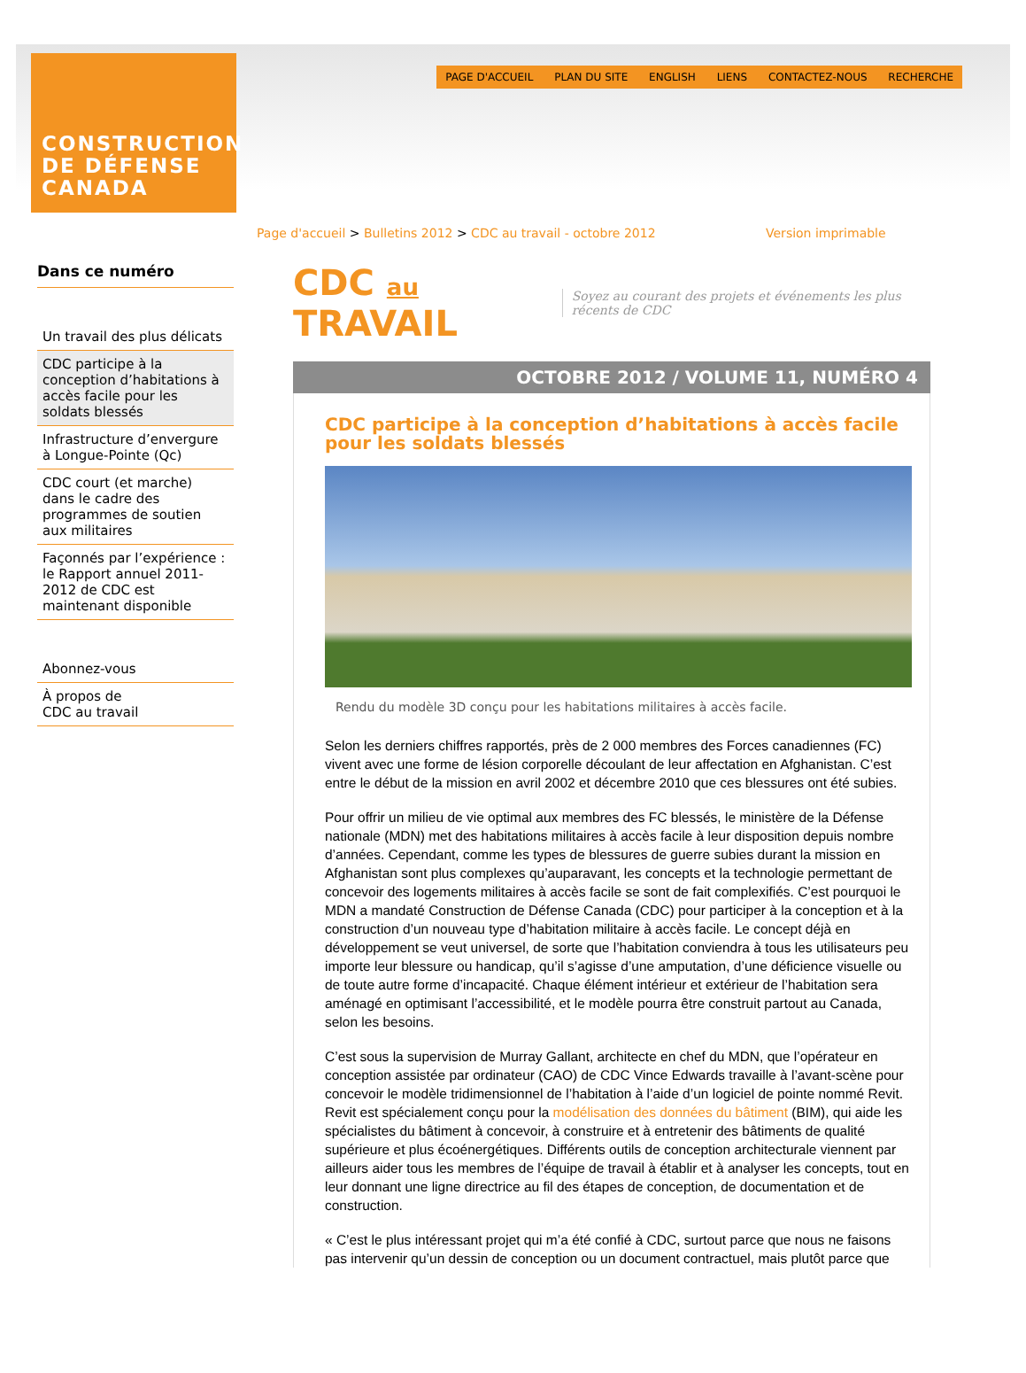CONSTRUCTION
DE DÉFENSE
CANADA
PAGE D'ACCUEIL PLAN DU SITE ENGLISH LIENS CONTACTEZ-NOUS RECHERCHE
Page d'accueil > Bulletins 2012 > CDC au travail - octobre 2012 Version imprimable
Dans ce numéro
Un travail des plus délicats
CDC participe à la conception d’habitations à accès facile pour les soldats blessés
Infrastructure d’envergure à Longue-Pointe (Qc)
CDC court (et marche) dans le cadre des programmes de soutien aux militaires
Façonnés par l’expérience : le Rapport annuel 2011-2012 de CDC est maintenant disponible
Abonnez-vous
À propos de
CDC au travail
CDC au TRAVAIL Soyez au courant des projets et événements les plus récents de CDC
OCTOBRE 2012 / VOLUME 11, NUMÉRO 4
CDC participe à la conception d’habitations à accès facile pour les soldats blessés
Rendu du modèle 3D conçu pour les habitations militaires à accès facile.
Selon les derniers chiffres rapportés, près de 2 000 membres des Forces canadiennes (FC) vivent avec une forme de lésion corporelle découlant de leur affectation en Afghanistan. C’est entre le début de la mission en avril 2002 et décembre 2010 que ces blessures ont été subies.
Pour offrir un milieu de vie optimal aux membres des FC blessés, le ministère de la Défense nationale (MDN) met des habitations militaires à accès facile à leur disposition depuis nombre d’années. Cependant, comme les types de blessures de guerre subies durant la mission en Afghanistan sont plus complexes qu’auparavant, les concepts et la technologie permettant de concevoir des logements militaires à accès facile se sont de fait complexifiés. C’est pourquoi le MDN a mandaté Construction de Défense Canada (CDC) pour participer à la conception et à la construction d’un nouveau type d’habitation militaire à accès facile. Le concept déjà en développement se veut universel, de sorte que l’habitation conviendra à tous les utilisateurs peu importe leur blessure ou handicap, qu’il s’agisse d’une amputation, d’une déficience visuelle ou de toute autre forme d’incapacité. Chaque élément intérieur et extérieur de l’habitation sera aménagé en optimisant l’accessibilité, et le modèle pourra être construit partout au Canada, selon les besoins.
C’est sous la supervision de Murray Gallant, architecte en chef du MDN, que l’opérateur en conception assistée par ordinateur (CAO) de CDC Vince Edwards travaille à l’avant-scène pour concevoir le modèle tridimensionnel de l’habitation à l’aide d’un logiciel de pointe nommé Revit. Revit est spécialement conçu pour la modélisation des données du bâtiment (BIM), qui aide les spécialistes du bâtiment à concevoir, à construire et à entretenir des bâtiments de qualité supérieure et plus écoénergétiques. Différents outils de conception architecturale viennent par ailleurs aider tous les membres de l’équipe de travail à établir et à analyser les concepts, tout en leur donnant une ligne directrice au fil des étapes de conception, de documentation et de construction.
« C’est le plus intéressant projet qui m’a été confié à CDC, surtout parce que nous ne faisons pas intervenir qu’un dessin de conception ou un document contractuel, mais plutôt parce que